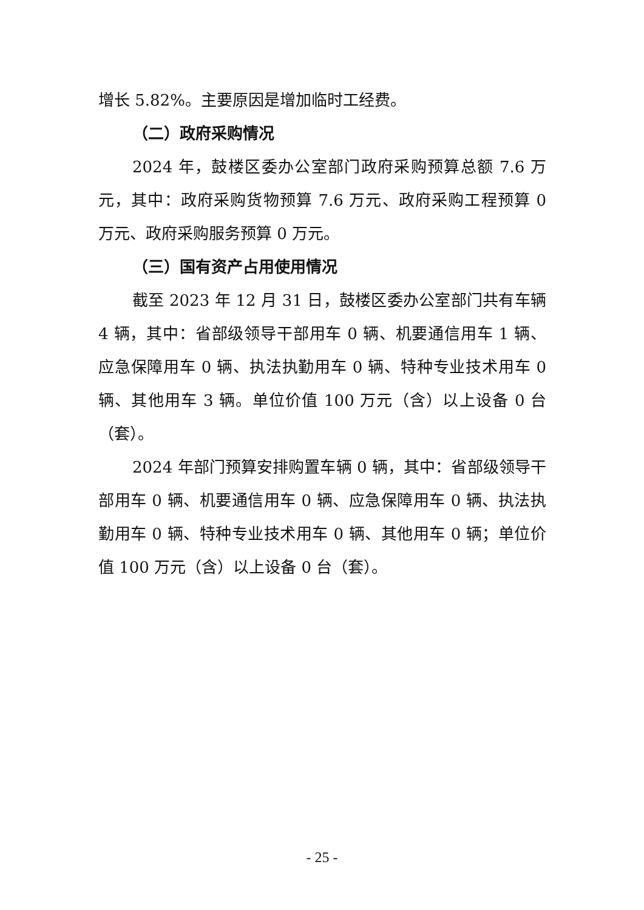增长 5.82%。主要原因是增加临时工经费。
（二）政府采购情况
2024 年，鼓楼区委办公室部门政府采购预算总额 7.6 万元，其中：政府采购货物预算 7.6 万元、政府采购工程预算 0 万元、政府采购服务预算 0 万元。
（三）国有资产占用使用情况
截至 2023 年 12 月 31 日，鼓楼区委办公室部门共有车辆 4 辆，其中：省部级领导干部用车 0 辆、机要通信用车 1 辆、应急保障用车 0 辆、执法执勤用车 0 辆、特种专业技术用车 0 辆、其他用车 3 辆。单位价值 100 万元（含）以上设备 0 台（套）。
2024 年部门预算安排购置车辆 0 辆，其中：省部级领导干部用车 0 辆、机要通信用车 0 辆、应急保障用车 0 辆、执法执勤用车 0 辆、特种专业技术用车 0 辆、其他用车 0 辆；单位价值 100 万元（含）以上设备 0 台（套）。
- 25 -